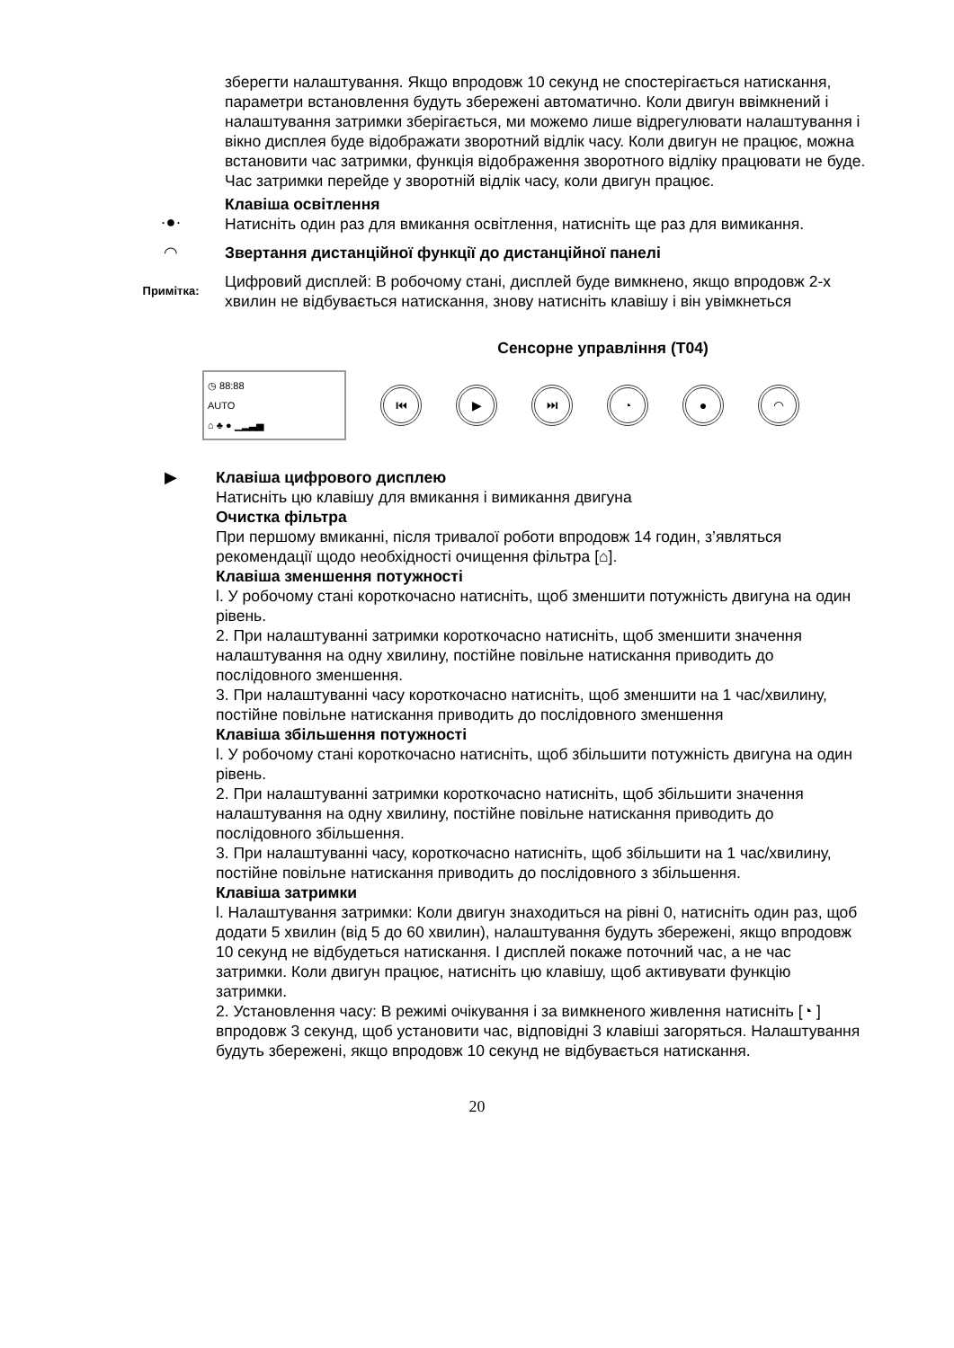зберегти налаштування. Якщо впродовж 10 секунд не спостерігається натискання, параметри встановлення будуть збережені автоматично. Коли двигун ввімкнений і налаштування затримки зберігається, ми можемо лише відрегулювати налаштування і вікно дисплея буде відображати зворотний відлік часу. Коли двигун не працює, можна встановити час затримки, функція відображення зворотного відліку працювати не буде. Час затримки перейде у зворотній відлік часу, коли двигун працює.
·●·
Клавіша освітлення
Натисніть один раз для вмикання освітлення, натисніть ще раз для вимикання.
◠ Звертання дистанційної функції до дистанційної панелі
Примітка:
Цифровий дисплей: В робочому стані, дисплей буде вимкнено, якщо впродовж 2-х хвилин не відбувається натискання, знову натисніть клавішу і він увімкнеться
Сенсорне управління (T04)
◷ 88:88
AUTO
⌂ ♣ ● ▁▂▃▅
⏮ ▶ ⏭ ◔ ● ◠
▶ Клавіша цифрового дисплею
Натисніть цю клавішу для вмикання і вимикання двигуна
Очистка фільтра
При першому вмиканні, після тривалої роботи впродовж 14 годин, з’являться рекомендації щодо необхідності очищення фільтра [⌂].
Клавіша зменшення потужності
l. У робочому стані короткочасно натисніть, щоб зменшити потужність двигуна на один рівень.
2. При налаштуванні затримки короткочасно натисніть, щоб зменшити значення налаштування на одну хвилину, постійне повільне натискання приводить до послідовного зменшення.
3. При налаштуванні часу короткочасно натисніть, щоб зменшити на 1 час/хвилину, постійне повільне натискання приводить до послідовного зменшення
Клавіша збільшення потужності
l. У робочому стані короткочасно натисніть, щоб збільшити потужність двигуна на один рівень.
2. При налаштуванні затримки короткочасно натисніть, щоб збільшити значення налаштування на одну хвилину, постійне повільне натискання приводить до послідовного збільшення.
3. При налаштуванні часу, короткочасно натисніть, щоб збільшити на 1 час/хвилину, постійне повільне натискання приводить до послідовного з збільшення.
Клавіша затримки
l. Налаштування затримки: Коли двигун знаходиться на рівні 0, натисніть один раз, щоб додати 5 хвилин (від 5 до 60 хвилин), налаштування будуть збережені, якщо впродовж 10 секунд не відбудеться натискання. І дисплей покаже поточний час, а не час затримки. Коли двигун працює, натисніть цю клавішу, щоб активувати функцію затримки.
2. Установлення часу: В режимі очікування і за вимкненого живлення натисніть [◔ ] впродовж 3 секунд, щоб установити час, відповідні 3 клавіші загоряться. Налаштування будуть збережені, якщо впродовж 10 секунд не відбувається натискання.
20